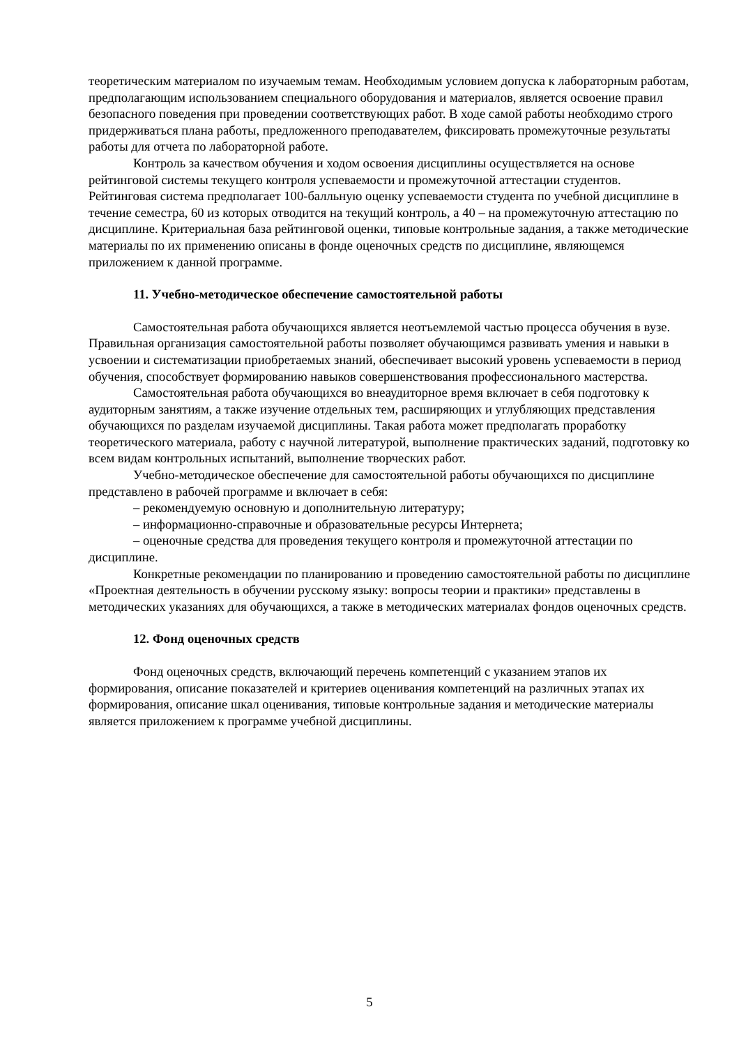теоретическим материалом по изучаемым темам. Необходимым условием допуска к лабораторным работам, предполагающим использованием специального оборудования и материалов, является освоение правил безопасного поведения при проведении соответствующих работ. В ходе самой работы необходимо строго придерживаться плана работы, предложенного преподавателем, фиксировать промежуточные результаты работы для отчета по лабораторной работе.
Контроль за качеством обучения и ходом освоения дисциплины осуществляется на основе рейтинговой системы текущего контроля успеваемости и промежуточной аттестации студентов. Рейтинговая система предполагает 100-балльную оценку успеваемости студента по учебной дисциплине в течение семестра, 60 из которых отводится на текущий контроль, а 40 – на промежуточную аттестацию по дисциплине. Критериальная база рейтинговой оценки, типовые контрольные задания, а также методические материалы по их применению описаны в фонде оценочных средств по дисциплине, являющемся приложением к данной программе.
11. Учебно-методическое обеспечение самостоятельной работы
Самостоятельная работа обучающихся является неотъемлемой частью процесса обучения в вузе. Правильная организация самостоятельной работы позволяет обучающимся развивать умения и навыки в усвоении и систематизации приобретаемых знаний, обеспечивает высокий уровень успеваемости в период обучения, способствует формированию навыков совершенствования профессионального мастерства.
Самостоятельная работа обучающихся во внеаудиторное время включает в себя подготовку к аудиторным занятиям, а также изучение отдельных тем, расширяющих и углубляющих представления обучающихся по разделам изучаемой дисциплины. Такая работа может предполагать проработку теоретического материала, работу с научной литературой, выполнение практических заданий, подготовку ко всем видам контрольных испытаний, выполнение творческих работ.
Учебно-методическое обеспечение для самостоятельной работы обучающихся по дисциплине представлено в рабочей программе и включает в себя:
– рекомендуемую основную и дополнительную литературу;
– информационно-справочные и образовательные ресурсы Интернета;
– оценочные средства для проведения текущего контроля и промежуточной аттестации по дисциплине.
Конкретные рекомендации по планированию и проведению самостоятельной работы по дисциплине «Проектная деятельность в обучении русскому языку: вопросы теории и практики» представлены в методических указаниях для обучающихся, а также в методических материалах фондов оценочных средств.
12. Фонд оценочных средств
Фонд оценочных средств, включающий перечень компетенций с указанием этапов их формирования, описание показателей и критериев оценивания компетенций на различных этапах их формирования, описание шкал оценивания, типовые контрольные задания и методические материалы является приложением к программе учебной дисциплины.
5